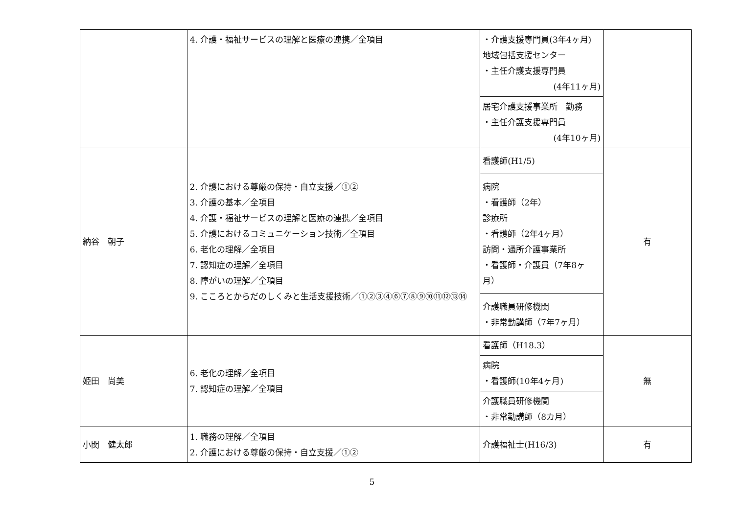| | 4. 介護・福祉サービスの理解と医療の連携／全項目 | ・介護支援専門員(3年4ヶ月) 地域包括支援センター ・主任介護支援専門員 (4年11ヶ月) | |
| | | 居宅介護支援事業所 勤務 ・主任介護支援専門員 (4年10ヶ月) | |
| 納谷 朝子 | 2. 介護における尊厳の保持・自立支援／①② 3. 介護の基本／全項目 4. 介護・福祉サービスの理解と医療の連携／全項目 5. 介護におけるコミュニケーション技術／全項目 6. 老化の理解／全項目 7. 認知症の理解／全項目 8. 障がいの理解／全項目 9. こころとからだのしくみと生活支援技術／①②③④⑥⑦⑧⑨⑩⑪⑫⑬⑭ | 看護師(H1/5) | 有 |
| | | 病院 ・看護師（2年） 診療所 ・看護師（2年4ヶ月） 訪問・通所介護事業所 ・看護師・介護員（7年8ヶ月） | |
| | | 介護職員研修機関 ・非常勤講師（7年7ヶ月） | |
| 姫田 尚美 | 6. 老化の理解／全項目 7. 認知症の理解／全項目 | 看護師（H18.3） | 無 |
| | | 病院 ・看護師(10年4ヶ月) | |
| | | 介護職員研修機関 ・非常勤講師（8カ月） | |
| 小関 健太郎 | 1. 職務の理解／全項目 2. 介護における尊厳の保持・自立支援／①② | 介護福祉士(H16/3) | 有 |
5